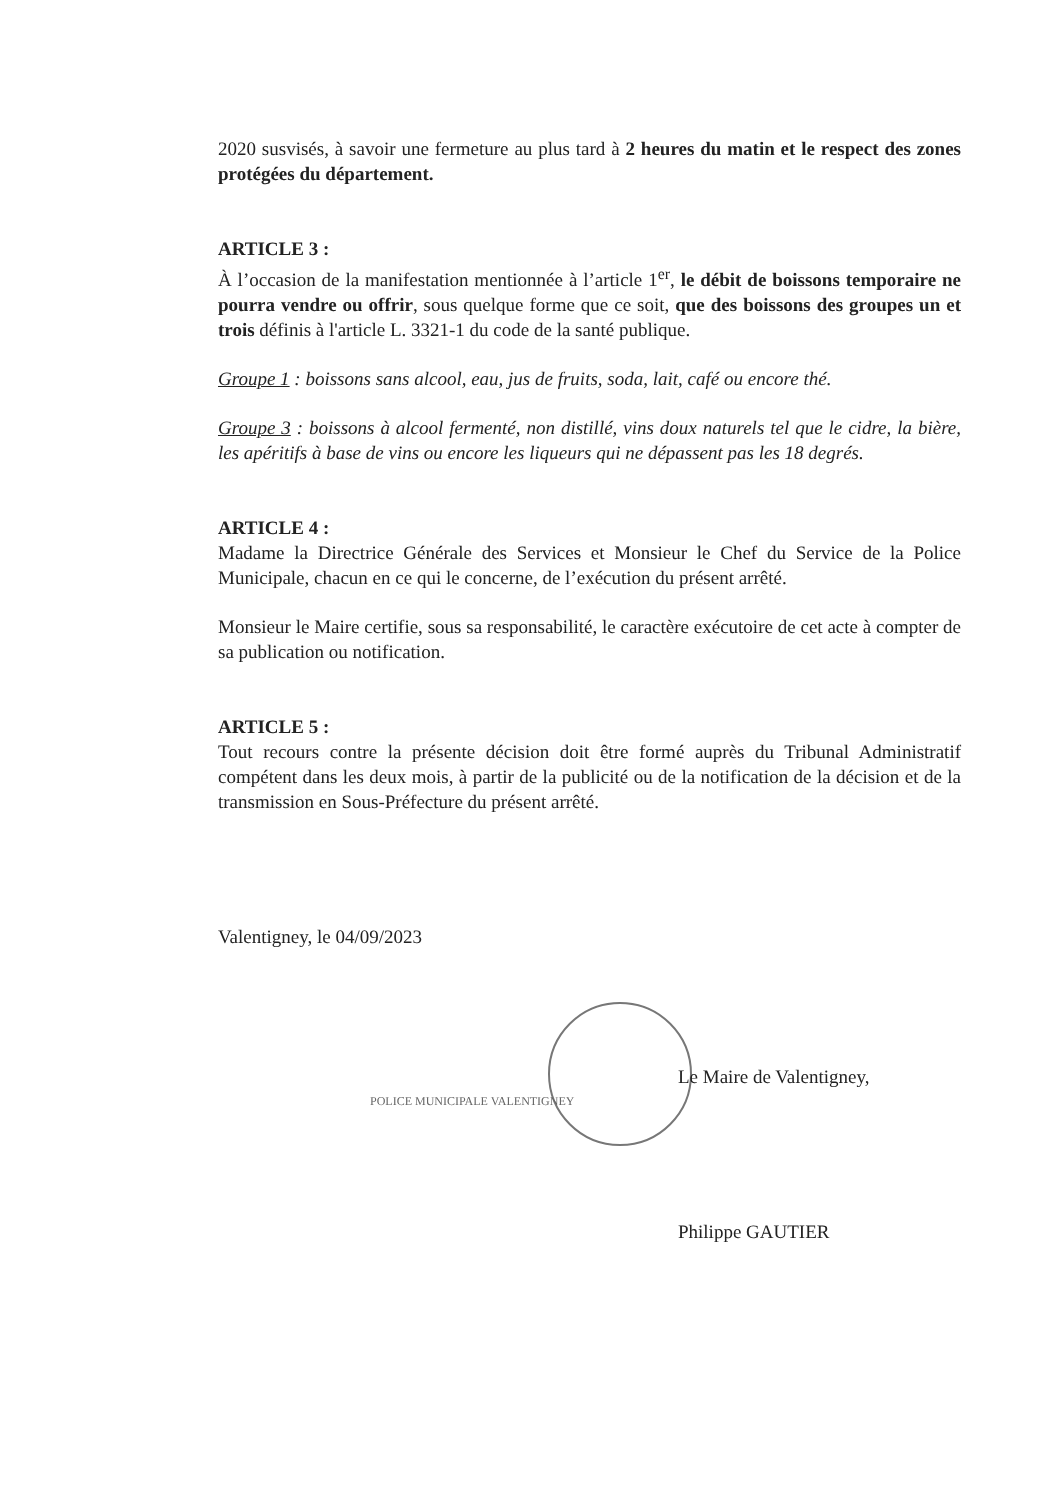2020 susvisés, à savoir une fermeture au plus tard à 2 heures du matin et le respect des zones protégées du département.
ARTICLE 3 :
À l’occasion de la manifestation mentionnée à l’article 1<sup>er</sup>, le débit de boissons temporaire ne pourra vendre ou offrir, sous quelque forme que ce soit, que des boissons des groupes un et trois définis à l'article L. 3321-1 du code de la santé publique.
Groupe 1 : boissons sans alcool, eau, jus de fruits, soda, lait, café ou encore thé.
Groupe 3 : boissons à alcool fermenté, non distillé, vins doux naturels tel que le cidre, la bière, les apéritifs à base de vins ou encore les liqueurs qui ne dépassent pas les 18 degrés.
ARTICLE 4 :
Madame la Directrice Générale des Services et Monsieur le Chef du Service de la Police Municipale, chacun en ce qui le concerne, de l’exécution du présent arrêté.
Monsieur le Maire certifie, sous sa responsabilité, le caractère exécutoire de cet acte à compter de sa publication ou notification.
ARTICLE 5 :
Tout recours contre la présente décision doit être formé auprès du Tribunal Administratif compétent dans les deux mois, à partir de la publicité ou de la notification de la décision et de la transmission en Sous-Préfecture du présent arrêté.
Valentigney, le 04/09/2023
Le Maire de Valentigney,
POLICE MUNICIPALE VALENTIGNEY
Philippe GAUTIER